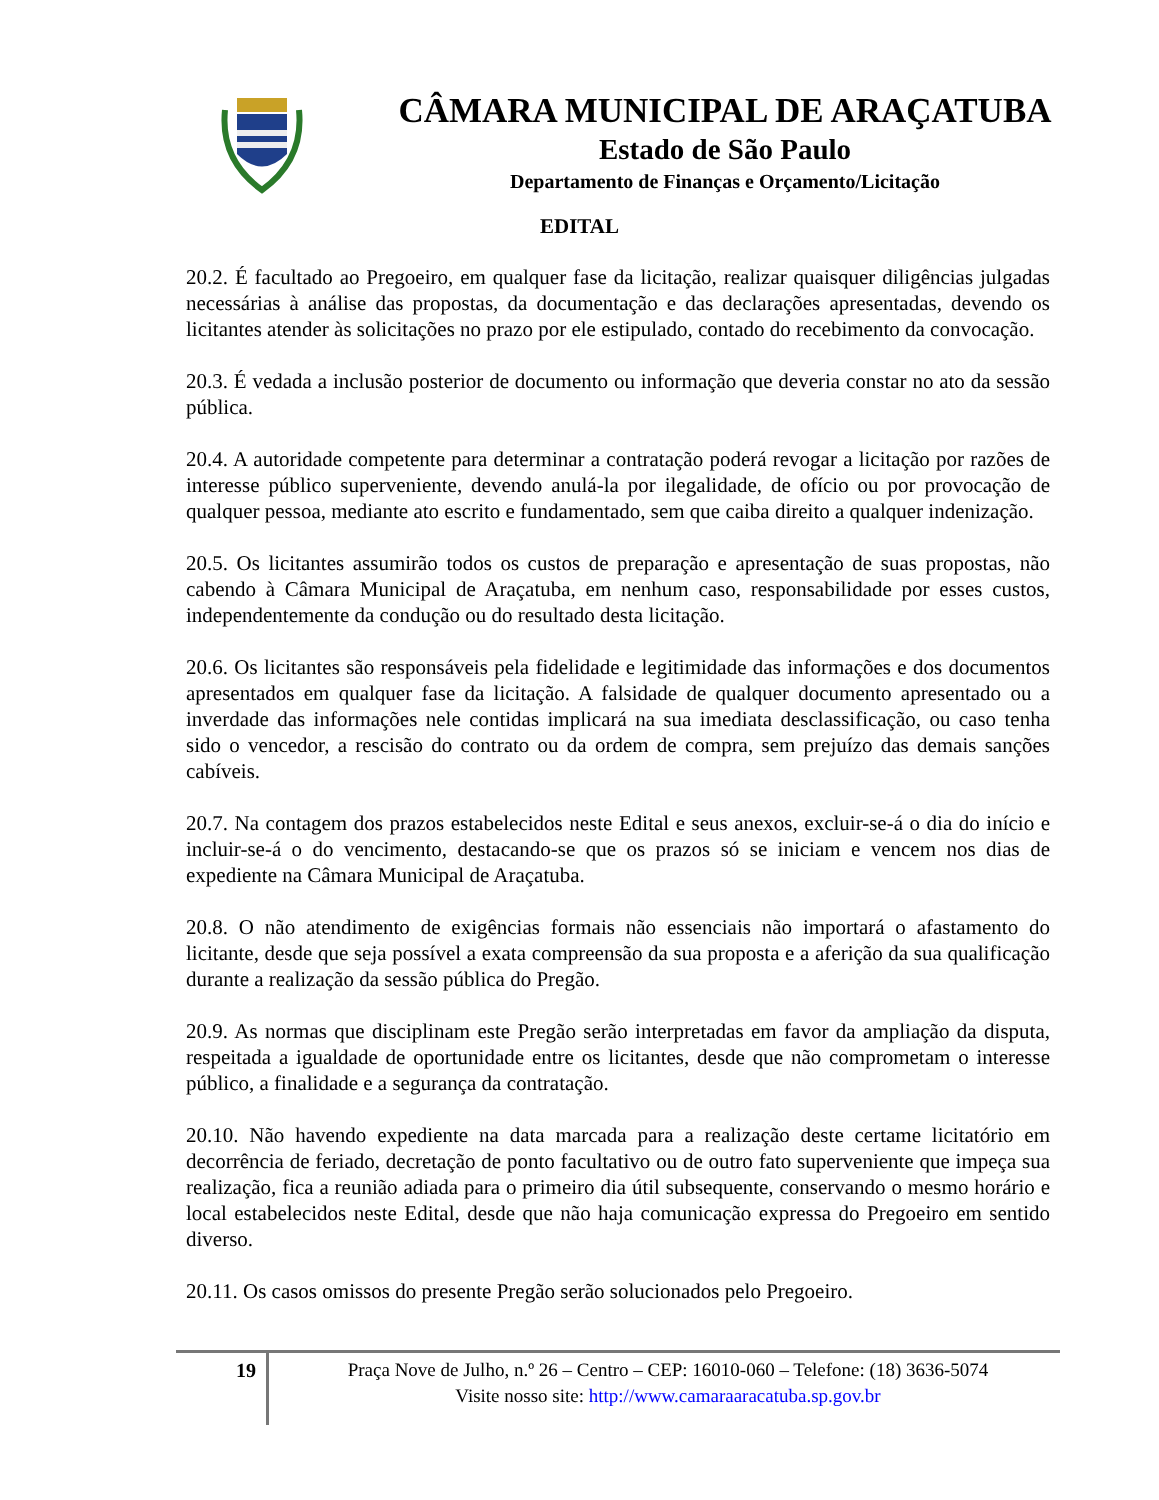CÂMARA MUNICIPAL DE ARAÇATUBA
Estado de São Paulo
Departamento de Finanças e Orçamento/Licitação
EDITAL
20.2. É facultado ao Pregoeiro, em qualquer fase da licitação, realizar quaisquer diligências julgadas necessárias à análise das propostas, da documentação e das declarações apresentadas, devendo os licitantes atender às solicitações no prazo por ele estipulado, contado do recebimento da convocação.
20.3. É vedada a inclusão posterior de documento ou informação que deveria constar no ato da sessão pública.
20.4. A autoridade competente para determinar a contratação poderá revogar a licitação por razões de interesse público superveniente, devendo anulá-la por ilegalidade, de ofício ou por provocação de qualquer pessoa, mediante ato escrito e fundamentado, sem que caiba direito a qualquer indenização.
20.5. Os licitantes assumirão todos os custos de preparação e apresentação de suas propostas, não cabendo à Câmara Municipal de Araçatuba, em nenhum caso, responsabilidade por esses custos, independentemente da condução ou do resultado desta licitação.
20.6. Os licitantes são responsáveis pela fidelidade e legitimidade das informações e dos documentos apresentados em qualquer fase da licitação. A falsidade de qualquer documento apresentado ou a inverdade das informações nele contidas implicará na sua imediata desclassificação, ou caso tenha sido o vencedor, a rescisão do contrato ou da ordem de compra, sem prejuízo das demais sanções cabíveis.
20.7. Na contagem dos prazos estabelecidos neste Edital e seus anexos, excluir-se-á o dia do início e incluir-se-á o do vencimento, destacando-se que os prazos só se iniciam e vencem nos dias de expediente na Câmara Municipal de Araçatuba.
20.8. O não atendimento de exigências formais não essenciais não importará o afastamento do licitante, desde que seja possível a exata compreensão da sua proposta e a aferição da sua qualificação durante a realização da sessão pública do Pregão.
20.9. As normas que disciplinam este Pregão serão interpretadas em favor da ampliação da disputa, respeitada a igualdade de oportunidade entre os licitantes, desde que não comprometam o interesse público, a finalidade e a segurança da contratação.
20.10. Não havendo expediente na data marcada para a realização deste certame licitatório em decorrência de feriado, decretação de ponto facultativo ou de outro fato superveniente que impeça sua realização, fica a reunião adiada para o primeiro dia útil subsequente, conservando o mesmo horário e local estabelecidos neste Edital, desde que não haja comunicação expressa do Pregoeiro em sentido diverso.
20.11. Os casos omissos do presente Pregão serão solucionados pelo Pregoeiro.
19
Praça Nove de Julho, n.º 26 – Centro – CEP: 16010-060 – Telefone: (18) 3636-5074
Visite nosso site: http://www.camaraaracatuba.sp.gov.br